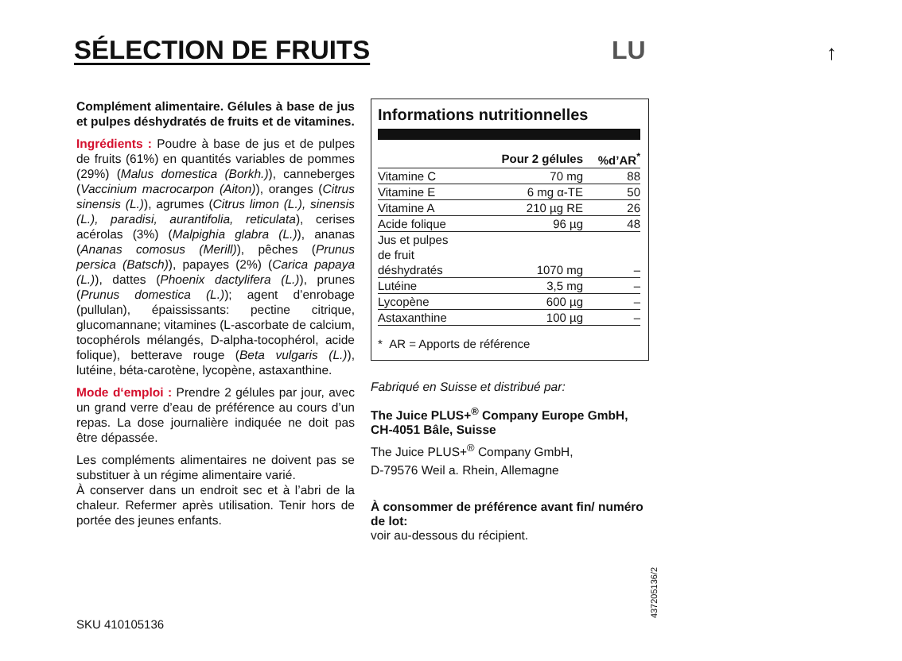SÉLECTION DE FRUITS
LU
↑
Complément alimentaire. Gélules à base de jus et pulpes déshydratés de fruits et de vitamines.
Ingrédients : Poudre à base de jus et de pulpes de fruits (61%) en quantités variables de pommes (29%) (Malus domestica (Borkh.)), canneberges (Vaccinium macrocarpon (Aiton)), oranges (Citrus sinensis (L.)), agrumes (Citrus limon (L.), sinensis (L.), paradisi, aurantifolia, reticulata), cerises acérolas (3%) (Malpighia glabra (L.)), ananas (Ananas comosus (Merill)), pêches (Prunus persica (Batsch)), papayes (2%) (Carica papaya (L.)), dattes (Phoenix dactylifera (L.)), prunes (Prunus domestica (L.)); agent d’enrobage (pullulan), épaississants: pectine citrique, glucomannane; vitamines (L-ascorbate de calcium, tocophérols mélangés, D-alpha-tocophérol, acide folique), betterave rouge (Beta vulgaris (L.)), lutéine, béta-carotène, lycopène, astaxanthine.
Mode d‘emploi : Prendre 2 gélules par jour, avec un grand verre d’eau de préférence au cours d’un repas. La dose journalière indiquée ne doit pas être dépassée.
Les compléments alimentaires ne doivent pas se substituer à un régime alimentaire varié.
À conserver dans un endroit sec et à l’abri de la chaleur. Refermer après utilisation. Tenir hors de portée des jeunes enfants.
Informations nutritionnelles
| | Pour 2 gélules | %d’AR<sup>*</sup> |
| --- | --- | --- |
| Vitamine C | 70 mg | 88 |
| Vitamine E | 6 mg α-TE | 50 |
| Vitamine A | 210 µg RE | 26 |
| Acide folique | 96 µg | 48 |
| Jus et pulpes de fruit déshydratés | 1070 mg | – |
| Lutéine | 3,5 mg | – |
| Lycopène | 600 µg | – |
| Astaxanthine | 100 µg | – |
* AR = Apports de référence
Fabriqué en Suisse et distribué par:
The Juice PLUS+<sup>®</sup> Company Europe GmbH, CH-4051 Bâle, Suisse
The Juice PLUS+<sup>®</sup> Company GmbH,
D-79576 Weil a. Rhein, Allemagne
À consommer de préférence avant fin/ numéro de lot:
voir au-dessous du récipient.
SKU 410105136
437205136/2